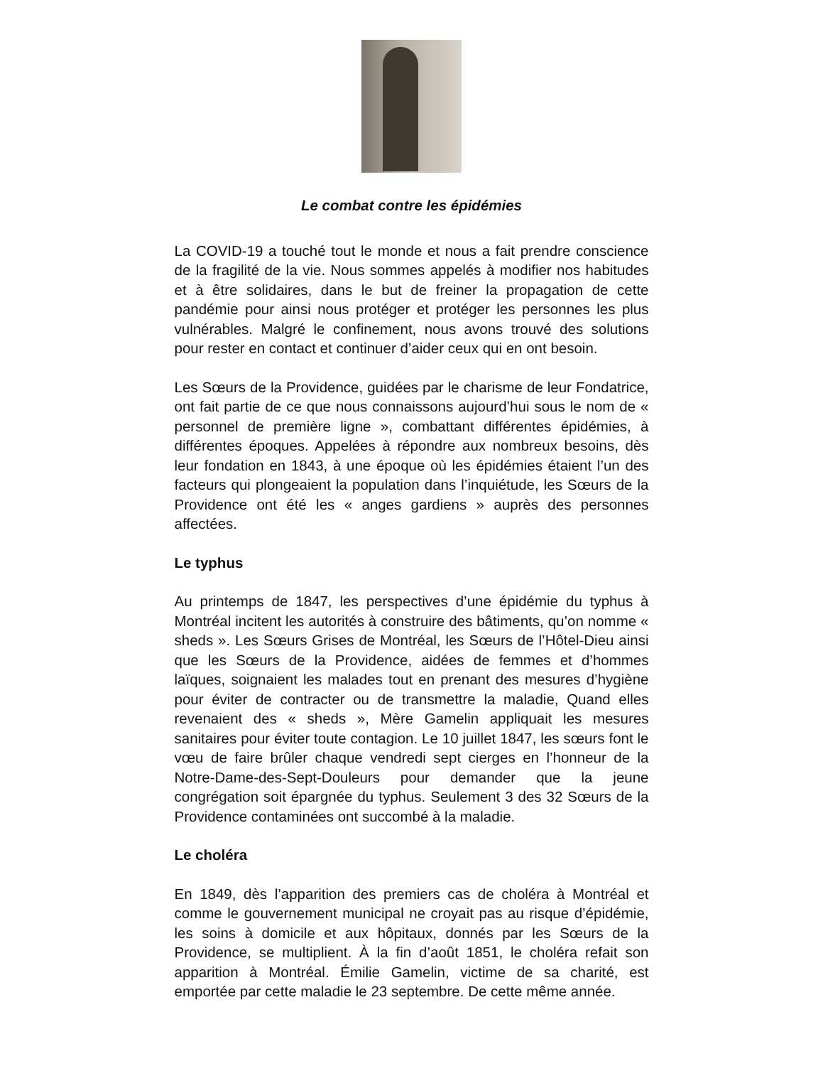Le combat contre les épidémies
La COVID-19 a touché tout le monde et nous a fait prendre conscience de la fragilité de la vie. Nous sommes appelés à modifier nos habitudes et à être solidaires, dans le but de freiner la propagation de cette pandémie pour ainsi nous protéger et protéger les personnes les plus vulnérables. Malgré le confinement, nous avons trouvé des solutions pour rester en contact et continuer d’aider ceux qui en ont besoin.
Les Sœurs de la Providence, guidées par le charisme de leur Fondatrice, ont fait partie de ce que nous connaissons aujourd’hui sous le nom de « personnel de première ligne », combattant différentes épidémies, à différentes époques. Appelées à répondre aux nombreux besoins, dès leur fondation en 1843, à une époque où les épidémies étaient l’un des facteurs qui plongeaient la population dans l’inquiétude, les Sœurs de la Providence ont été les « anges gardiens » auprès des personnes affectées.
Le typhus
Au printemps de 1847, les perspectives d’une épidémie du typhus à Montréal incitent les autorités à construire des bâtiments, qu’on nomme « sheds ». Les Sœurs Grises de Montréal, les Sœurs de l’Hôtel-Dieu ainsi que les Sœurs de la Providence, aidées de femmes et d’hommes laïques, soignaient les malades tout en prenant des mesures d’hygiène pour éviter de contracter ou de transmettre la maladie, Quand elles revenaient des « sheds », Mère Gamelin appliquait les mesures sanitaires pour éviter toute contagion. Le 10 juillet 1847, les sœurs font le vœu de faire brûler chaque vendredi sept cierges en l’honneur de la Notre-Dame-des-Sept-Douleurs pour demander que la jeune congrégation soit épargnée du typhus. Seulement 3 des 32 Sœurs de la Providence contaminées ont succombé à la maladie.
Le choléra
En 1849, dès l’apparition des premiers cas de choléra à Montréal et comme le gouvernement municipal ne croyait pas au risque d’épidémie, les soins à domicile et aux hôpitaux, donnés par les Sœurs de la Providence, se multiplient. À la fin d’août 1851, le choléra refait son apparition à Montréal. Émilie Gamelin, victime de sa charité, est emportée par cette maladie le 23 septembre. De cette même année.